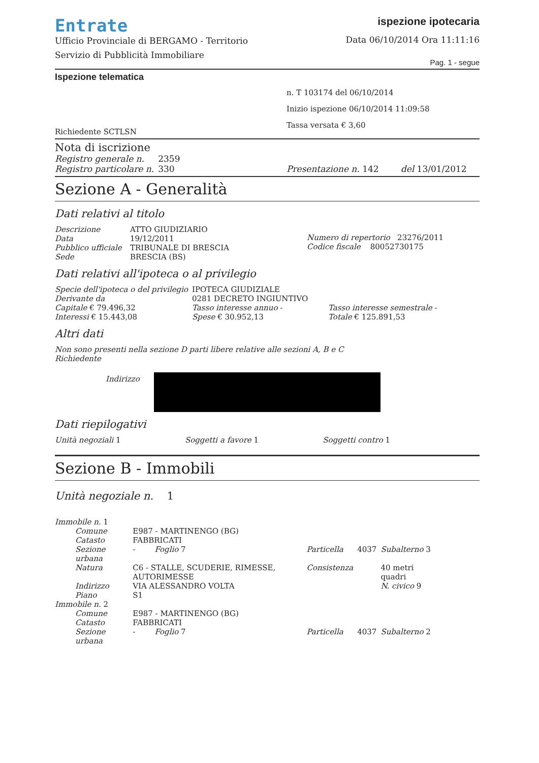Entrate
Ufficio Provinciale di BERGAMO - Territorio
Servizio di Pubblicità Immobiliare
ispezione ipotecaria
Data 06/10/2014 Ora 11:11:16
Pag. 1 - segue
Ispezione telematica
Richiedente SCTLSN
n. T 103174 del 06/10/2014
Inizio ispezione 06/10/2014 11:09:58
Tassa versata € 3,60
Nota di iscrizione
| Registro generale n. | 2359 |
| Registro particolare n. | 330 |
Presentazione n. 142 del 13/01/2012
Sezione A - Generalità
Dati relativi al titolo
| Descrizione | ATTO GIUDIZIARIO |
| Data | 19/12/2011 |
| Pubblico ufficiale | TRIBUNALE DI BRESCIA |
| Sede | BRESCIA (BS) |
Numero di repertorio 23276/2011
Codice fiscale 80052730175
Dati relativi all'ipoteca o al privilegio
| Specie dell'ipoteca o del privilegio | | IPOTECA GIUDIZIALE | |
| Derivante da | | 0281 DECRETO INGIUNTIVO | |
| Capitale € 79.496,32 | | Tasso interesse annuo - | Tasso interesse semestrale - |
| Interessi € 15.443,08 | | Spese € 30.952,13 | Totale € 125.891,53 |
Altri dati
Non sono presenti nella sezione D parti libere relative alle sezioni A, B e C
Richiedente
Indirizzo
Dati riepilogativi
Unità negoziali 1 Soggetti a favore 1 Soggetti contro 1
Sezione B - Immobili
Unità negoziale n. 1
| Immobile n. 1 | | | | |
| Comune | E987 - MARTINENGO (BG) | | | |
| Catasto | FABBRICATI | | | |
| Sezione urbana | - Foglio 7 | Particella | 4037 | Subalterno 3 |
| Natura | C6 - STALLE, SCUDERIE, RIMESSE, AUTORIMESSE | Consistenza | | 40 metri quadri |
| Indirizzo | VIA ALESSANDRO VOLTA | | | N. civico 9 |
| Piano | S1 | | | |
| Immobile n. 2 | | | | |
| Comune | E987 - MARTINENGO (BG) | | | |
| Catasto | FABBRICATI | | | |
| Sezione urbana | - Foglio 7 | Particella | 4037 | Subalterno 2 |